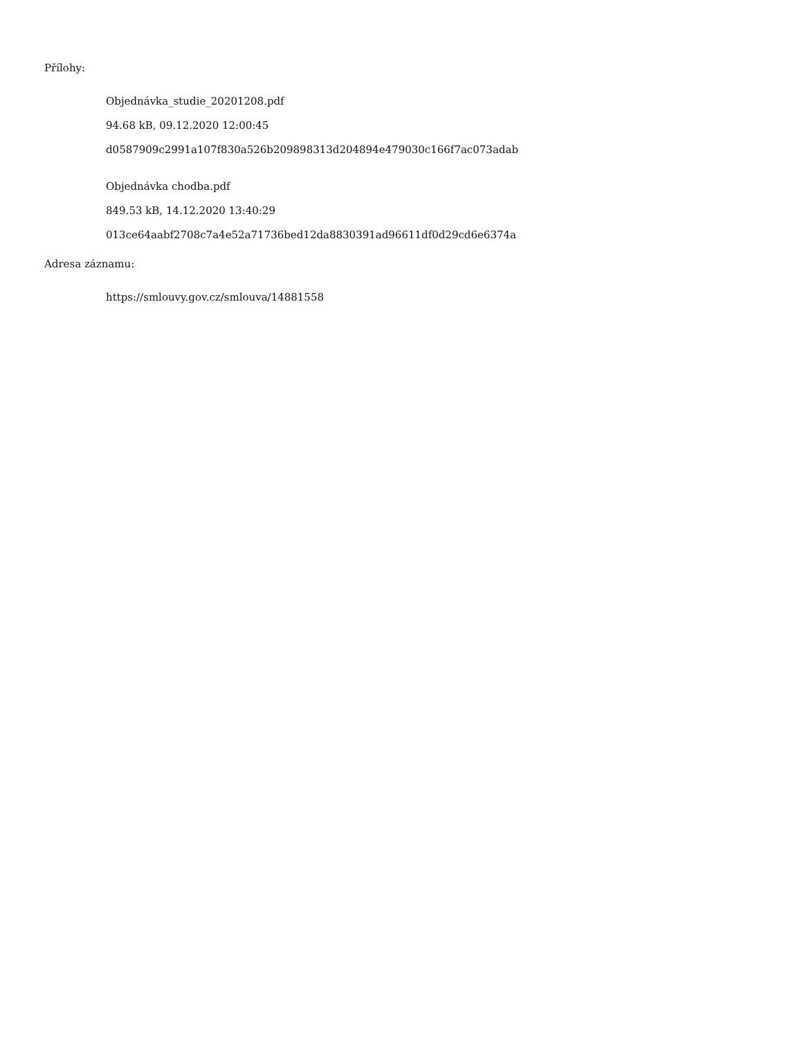Přílohy:
Objednávka_studie_20201208.pdf
94.68 kB, 09.12.2020 12:00:45
d0587909c2991a107f830a526b209898313d204894e479030c166f7ac073adab
Objednávka chodba.pdf
849.53 kB, 14.12.2020 13:40:29
013ce64aabf2708c7a4e52a71736bed12da8830391ad96611df0d29cd6e6374a
Adresa záznamu:
https://smlouvy.gov.cz/smlouva/14881558